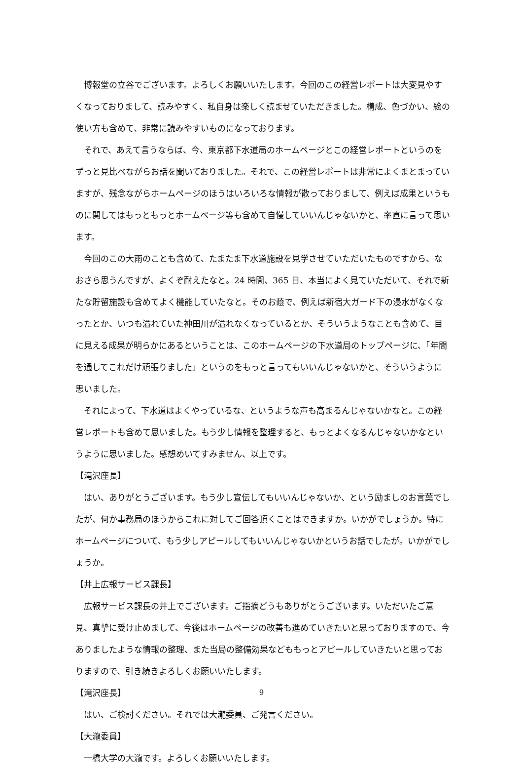博報堂の立谷でございます。よろしくお願いいたします。今回のこの経営レポートは大変見やすくなっておりまして、読みやすく、私自身は楽しく読ませていただきました。構成、色づかい、絵の使い方も含めて、非常に読みやすいものになっております。
それで、あえて言うならば、今、東京都下水道局のホームページとこの経営レポートというのをずっと見比べながらお話を聞いておりました。それで、この経営レポートは非常によくまとまっていますが、残念ながらホームページのほうはいろいろな情報が散っておりまして、例えば成果というものに関してはもっともっとホームページ等も含めて自慢していいんじゃないかと、率直に言って思います。
今回のこの大雨のことも含めて、たまたま下水道施設を見学させていただいたものですから、なおさら思うんですが、よくぞ耐えたなと。24 時間、365 日、本当によく見ていただいて、それで新たな貯留施設も含めてよく機能していたなと。そのお蔭で、例えば新宿大ガード下の浸水がなくなったとか、いつも溢れていた神田川が溢れなくなっているとか、そういうようなことも含めて、目に見える成果が明らかにあるということは、このホームページの下水道局のトップページに、「年間を通してこれだけ頑張りました」というのをもっと言ってもいいんじゃないかと、そういうように思いました。
それによって、下水道はよくやっているな、というような声も高まるんじゃないかなと。この経営レポートも含めて思いました。もう少し情報を整理すると、もっとよくなるんじゃないかなというように思いました。感想めいてすみません、以上です。
【滝沢座長】
はい、ありがとうございます。もう少し宣伝してもいいんじゃないか、という励ましのお言葉でしたが、何か事務局のほうからこれに対してご回答頂くことはできますか。いかがでしょうか。特にホームページについて、もう少しアピールしてもいいんじゃないかというお話でしたが。いかがでしょうか。
【井上広報サービス課長】
広報サービス課長の井上でございます。ご指摘どうもありがとうございます。いただいたご意見、真摯に受け止めまして、今後はホームページの改善も進めていきたいと思っておりますので、今ありましたような情報の整理、また当局の整備効果などももっとアピールしていきたいと思っておりますので、引き続きよろしくお願いいたします。
【滝沢座長】
はい、ご検討ください。それでは大瀧委員、ご発言ください。
【大瀧委員】
一橋大学の大瀧です。よろしくお願いいたします。
9